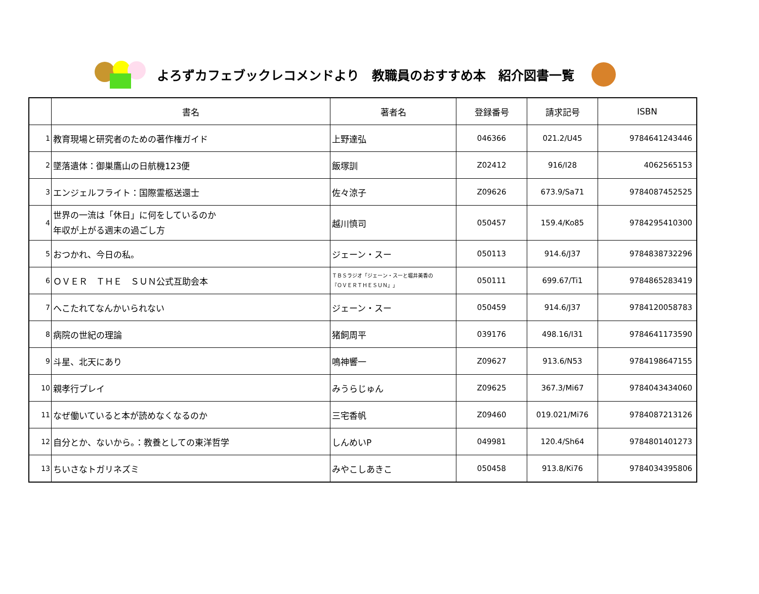よろずカフェブックレコメンドより　教職員のおすすめ本　紹介図書一覧
| | 書名 | 著者名 | 登録番号 | 請求記号 | ISBN |
| --- | --- | --- | --- | --- | --- |
| 1 | 教育現場と研究者のための著作権ガイド | 上野達弘 | 046366 | 021.2/U45 | 9784641243446 |
| 2 | 墜落遺体：御巣鷹山の日航機123便 | 飯塚訓 | Z02412 | 916/I28 | 4062565153 |
| 3 | エンジェルフライト：国際霊柩送還士 | 佐々涼子 | Z09626 | 673.9/Sa71 | 9784087452525 |
| 4 | 世界の一流は「休日」に何をしているのか 年収が上がる週末の過ごし方 | 越川慎司 | 050457 | 159.4/Ko85 | 9784295410300 |
| 5 | おつかれ、今日の私。 | ジェーン・スー | 050113 | 914.6/J37 | 9784838732296 |
| 6 | ＯＶＥＲ ＴＨＥ ＳＵＮ公式互助会本 | ＴＢＳラジオ「ジェーン・スーと堀井美香の 『ＯＶＥＲＴＨＥＳＵＮ』」 | 050111 | 699.67/Ti1 | 9784865283419 |
| 7 | へこたれてなんかいられない | ジェーン・スー | 050459 | 914.6/J37 | 9784120058783 |
| 8 | 病院の世紀の理論 | 猪飼周平 | 039176 | 498.16/I31 | 9784641173590 |
| 9 | 斗星、北天にあり | 鳴神響一 | Z09627 | 913.6/N53 | 9784198647155 |
| 10 | 親孝行プレイ | みうらじゅん | Z09625 | 367.3/Mi67 | 9784043434060 |
| 11 | なぜ働いていると本が読めなくなるのか | 三宅香帆 | Z09460 | 019.021/Mi76 | 9784087213126 |
| 12 | 自分とか、ないから。：教養としての東洋哲学 | しんめいP | 049981 | 120.4/Sh64 | 9784801401273 |
| 13 | ちいさなトガリネズミ | みやこしあきこ | 050458 | 913.8/Ki76 | 9784034395806 |